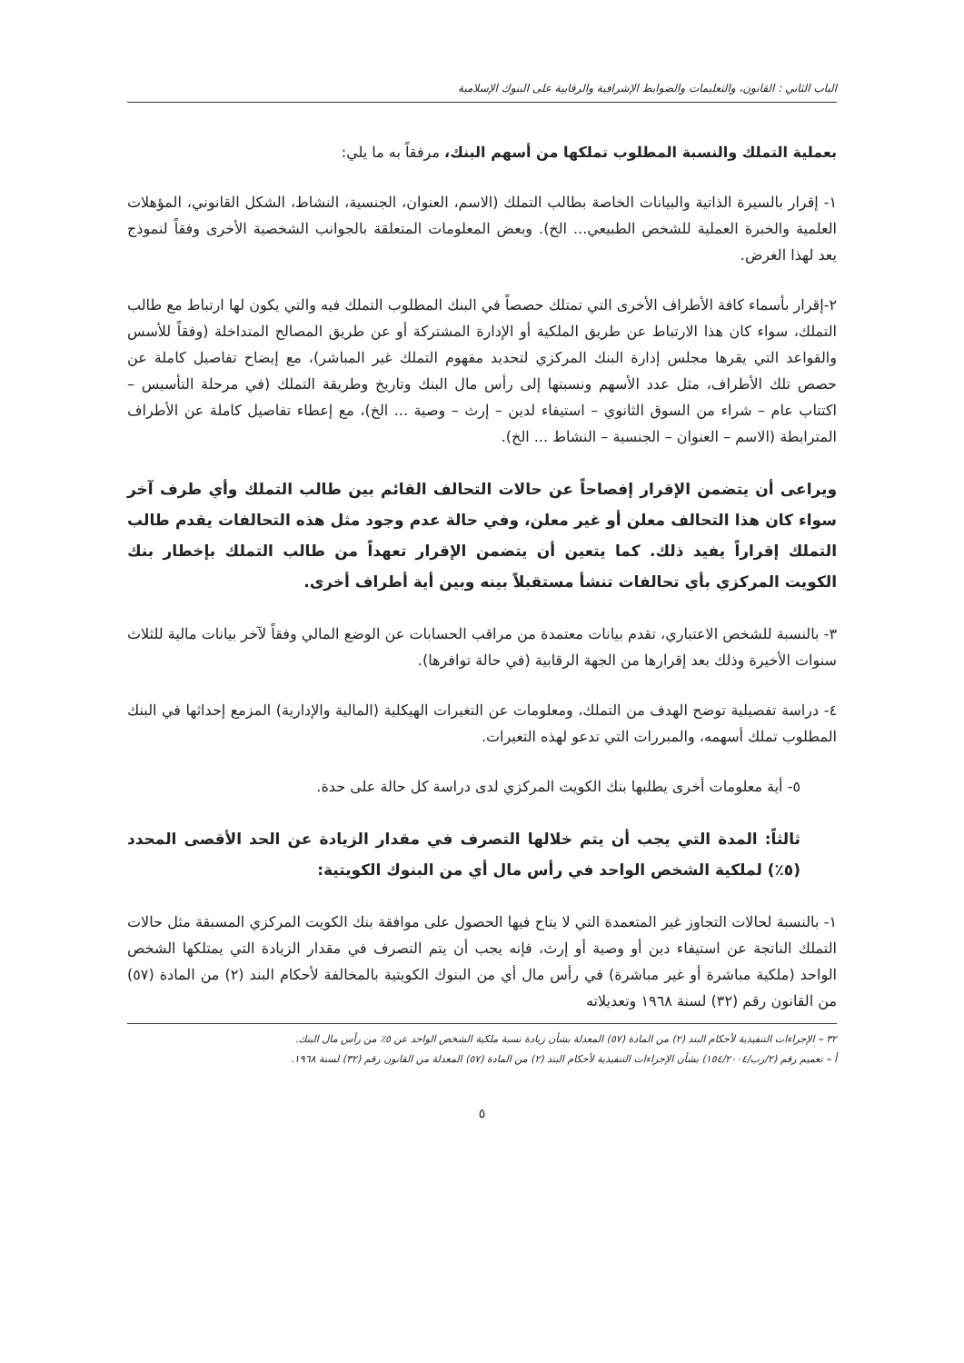الباب الثاني : القانون، والتعليمات والضوابط الإشرافية والرقابية على البنوك الإسلامية
بعملية التملك والنسبة المطلوب تملكها من أسهم البنك، مرفقاً به ما يلي:
١- إقرار بالسيرة الذاتية والبيانات الخاصة بطالب التملك (الاسم، العنوان، الجنسية، النشاط، الشكل القانوني، المؤهلات العلمية والخبرة العملية للشخص الطبيعي... الخ). وبعض المعلومات المتعلقة بالجوانب الشخصية الأخرى وفقاً لنموذج يعد لهذا الغرض.
٢-إقرار بأسماء كافة الأطراف الأخرى التي تمتلك حصصاً في البنك المطلوب التملك فيه والتي يكون لها ارتباط مع طالب التملك، سواء كان هذا الارتباط عن طريق الملكية أو الإدارة المشتركة أو عن طريق المصالح المتداخلة (وفقاً للأسس والقواعد التي يقرها مجلس إدارة البنك المركزي لتحديد مفهوم التملك غير المباشر)، مع إيضاح تفاصيل كاملة عن حصص تلك الأطراف، مثل عدد الأسهم ونسبتها إلى رأس مال البنك وتاريخ وطريقة التملك (في مرحلة التأسيس – اكتتاب عام – شراء من السوق الثانوي – استيفاء لدين – إرث – وصية ... الخ)، مع إعطاء تفاصيل كاملة عن الأطراف المترابطة (الاسم – العنوان – الجنسية – النشاط ... الخ).
ويراعى أن يتضمن الإقرار إفصاحاً عن حالات التحالف القائم بين طالب التملك وأي طرف آخر سواء كان هذا التحالف معلن أو غير معلن، وفي حالة عدم وجود مثل هذه التحالفات يقدم طالب التملك إقراراً يفيد ذلك. كما يتعين أن يتضمن الإقرار تعهداً من طالب التملك بإخطار بنك الكويت المركزي بأي تحالفات تنشأ مستقبلاً بينه وبين أية أطراف أخرى.
٣- بالنسبة للشخص الاعتباري، تقدم بيانات معتمدة من مراقب الحسابات عن الوضع المالي وفقاً لآخر بيانات مالية للثلاث سنوات الأخيرة وذلك بعد إقرارها من الجهة الرقابية (في حالة توافرها).
٤- دراسة تفصيلية توضح الهدف من التملك، ومعلومات عن التغيرات الهيكلية (المالية والإدارية) المزمع إحداثها في البنك المطلوب تملك أسهمه، والمبررات التي تدعو لهذه التغيرات.
٥- أية معلومات أخرى يطلبها بنك الكويت المركزي لدى دراسة كل حالة على حدة.
ثالثاً: المدة التي يجب أن يتم خلالها التصرف في مقدار الزيادة عن الحد الأقصى المحدد (٥٪) لملكية الشخص الواحد في رأس مال أي من البنوك الكويتية:
١- بالنسبة لحالات التجاوز غير المتعمدة التي لا يتاح فيها الحصول على موافقة بنك الكويت المركزي المسبقة مثل حالات التملك الناتجة عن استيفاء دين أو وصية أو إرث، فإنه يجب أن يتم التصرف في مقدار الزيادة التي يمتلكها الشخص الواحد (ملكية مباشرة أو غير مباشرة) في رأس مال أي من البنوك الكويتية بالمخالفة لأحكام البند (٢) من المادة (٥٧) من القانون رقم (٣٢) لسنة ١٩٦٨ وتعديلاته
٣٢ – الإجراءات التنفيذية لأحكام البند (٢) من المادة (٥٧) المعدلة بشأن زيادة نسبة ملكية الشخص الواحد عن ٥٪ من رأس مال البنك.
أ – تعميم رقم (٢/رب/١٥٤/٢٠٠٤) بشأن الإجراءات التنفيذية لأحكام البند (٢) من المادة (٥٧) المعدلة من القانون رقم (٣٢) لسنة ١٩٦٨.
٥